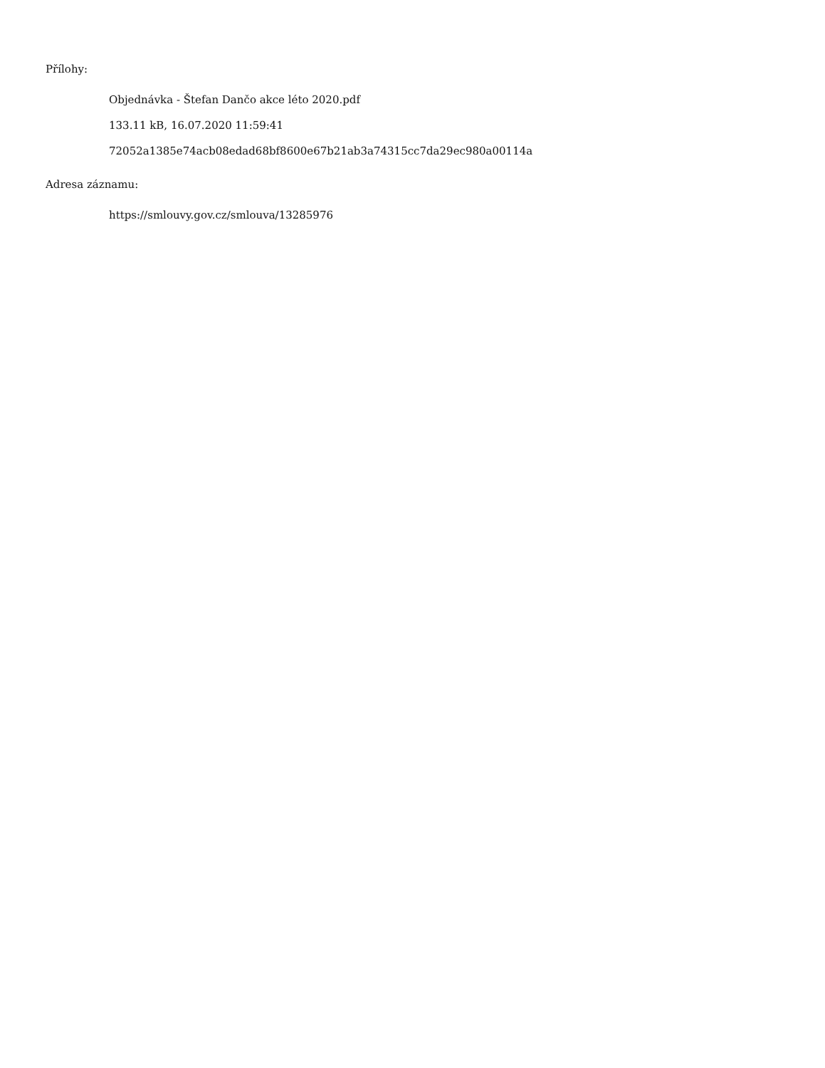Přílohy:
Objednávka - Štefan Dančo akce léto 2020.pdf
133.11 kB, 16.07.2020 11:59:41
72052a1385e74acb08edad68bf8600e67b21ab3a74315cc7da29ec980a00114a
Adresa záznamu:
https://smlouvy.gov.cz/smlouva/13285976